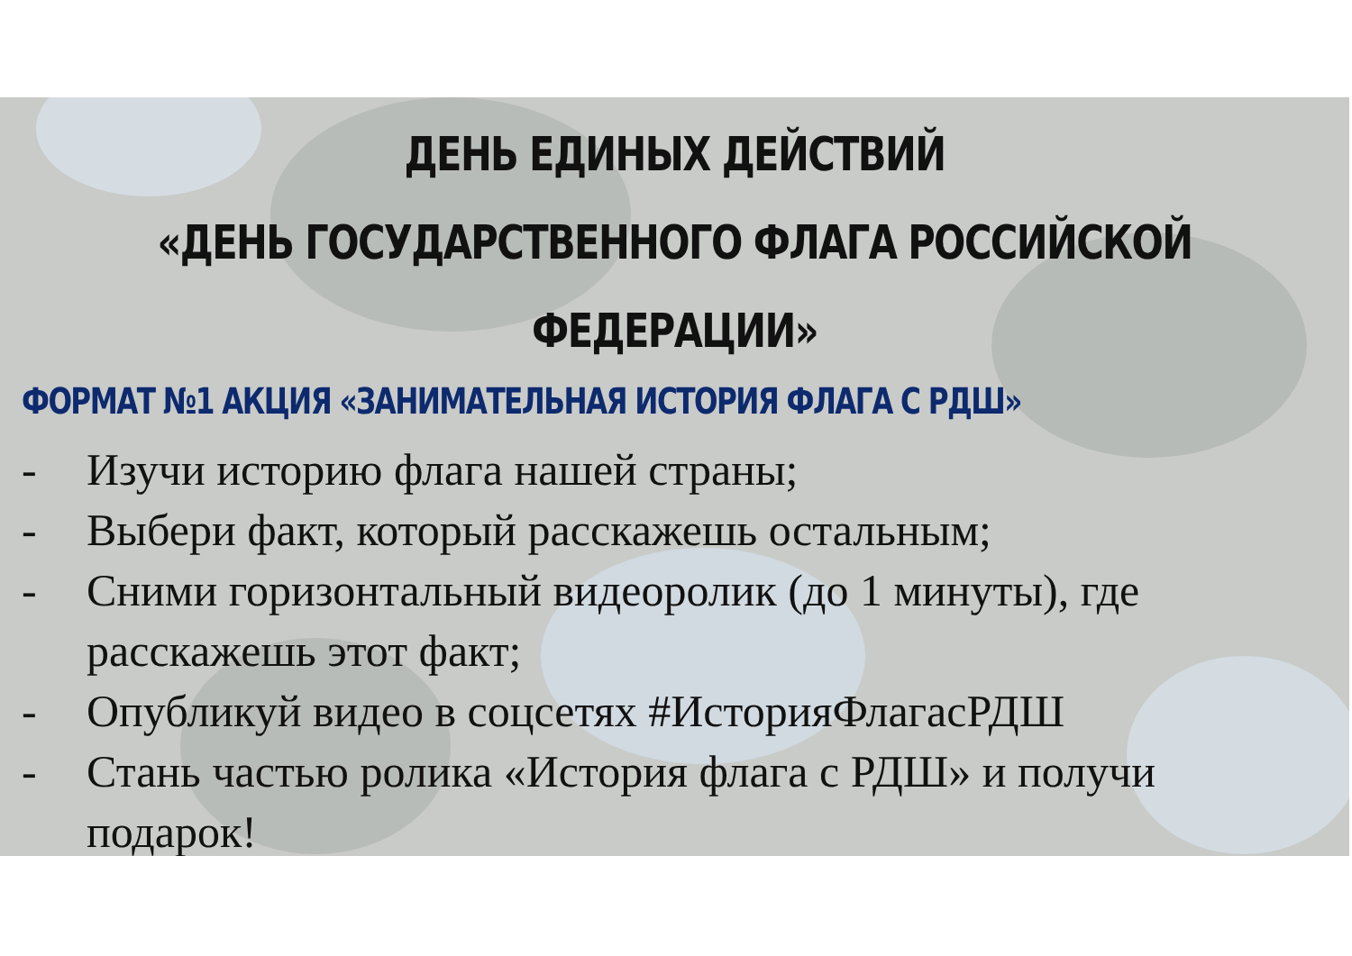ДЕНЬ ЕДИНЫХ ДЕЙСТВИЙ
«ДЕНЬ ГОСУДАРСТВЕННОГО ФЛАГА РОССИЙСКОЙ ФЕДЕРАЦИИ»
ФОРМАТ №1 АКЦИЯ «ЗАНИМАТЕЛЬНАЯ ИСТОРИЯ ФЛАГА С РДШ»
- Изучи историю флага нашей страны;
- Выбери факт, который расскажешь остальным;
- Сними горизонтальный видеоролик (до 1 минуты), где расскажешь этот факт;
- Опубликуй видео в соцсетях #ИсторияФлагасРДШ
- Стань частью ролика «История флага с РДШ» и получи подарок!